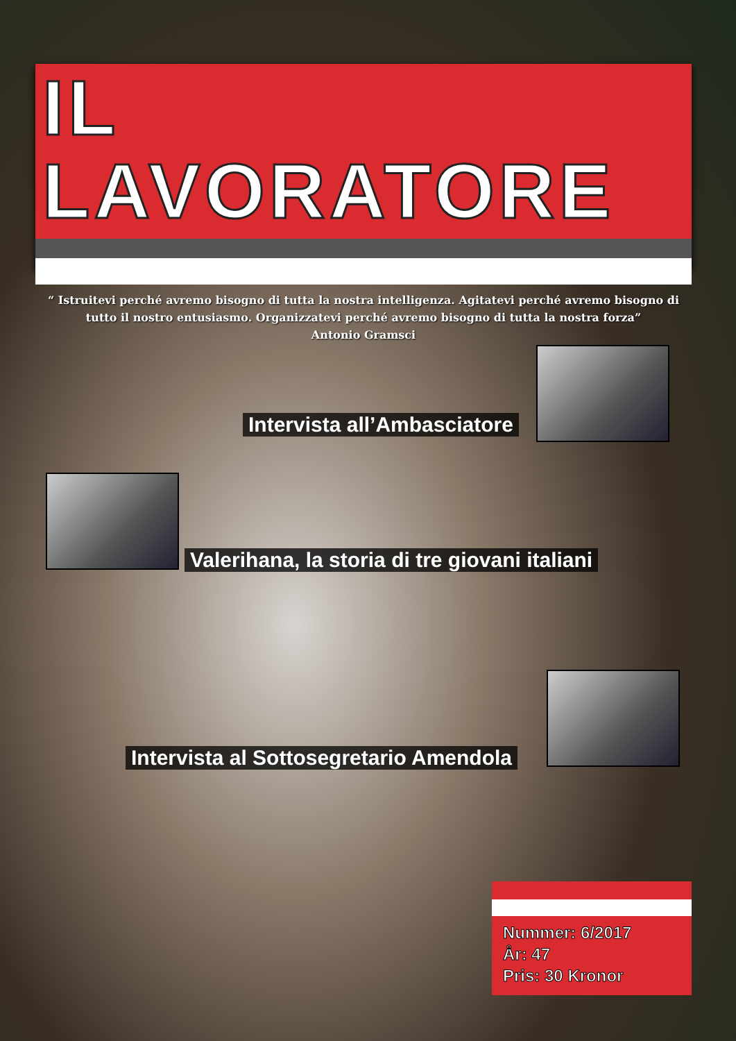IL LAVORATORE
“ Istruitevi perché avremo bisogno di tutta la nostra intelligenza. Agitatevi perché avremo bisogno di tutto il nostro entusiasmo. Organizzatevi perché avremo bisogno di tutta la nostra forza”
Antonio Gramsci
Intervista all’Ambasciatore
Valerihana, la storia di tre giovani italiani
Intervista al Sottosegretario Amendola
Nummer: 6/2017
År: 47
Pris: 30 Kronor